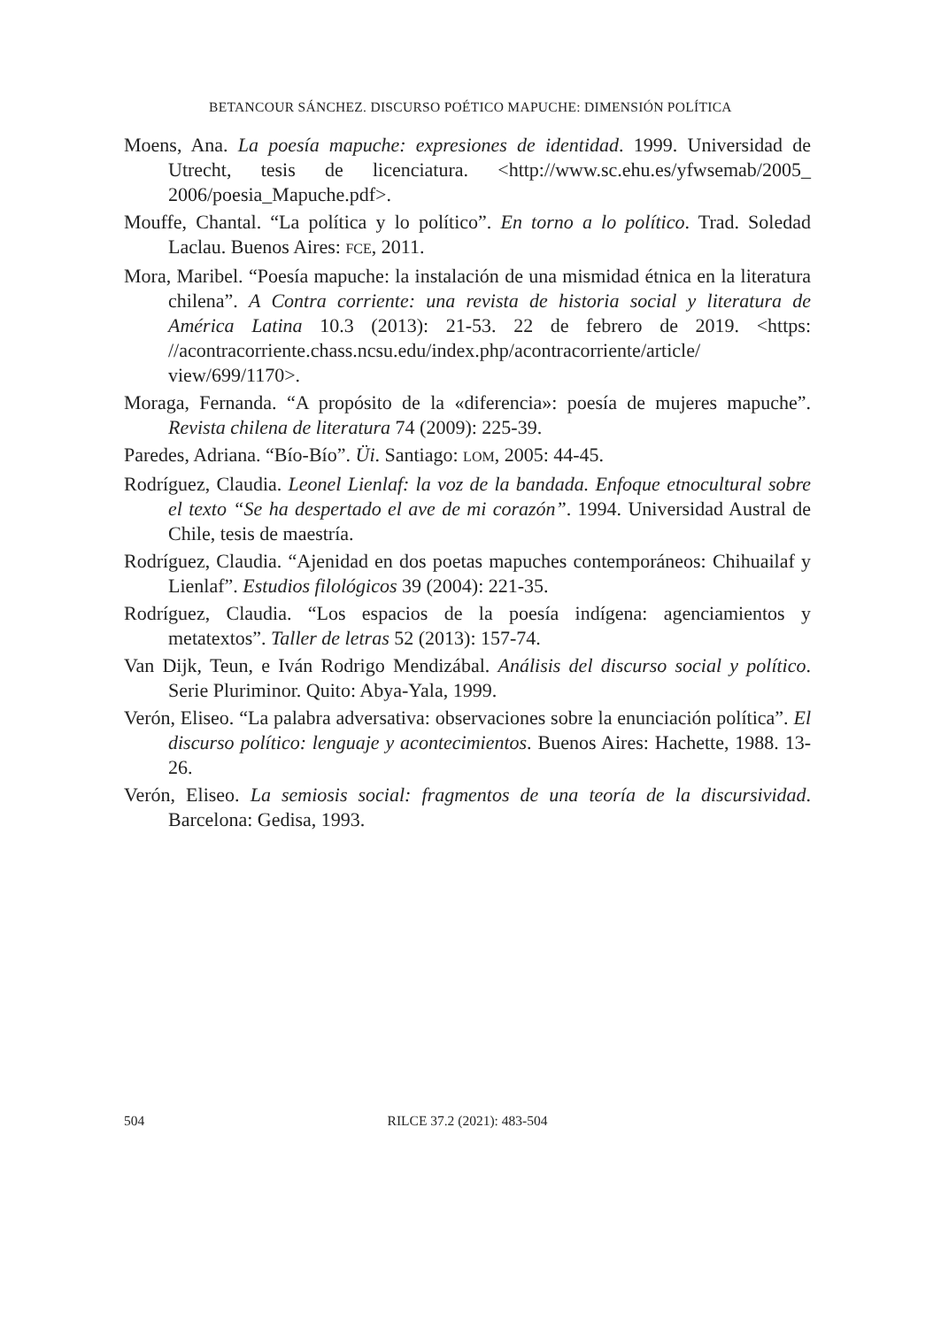BETANCOUR SÁNCHEZ. DISCURSO POÉTICO MAPUCHE: DIMENSIÓN POLÍTICA
Moens, Ana. La poesía mapuche: expresiones de identidad. 1999. Universidad de Utrecht, tesis de licenciatura. <http://www.sc.ehu.es/yfwsemab/2005_ 2006/poesia_Mapuche.pdf>.
Mouffe, Chantal. “La política y lo político”. En torno a lo político. Trad. Soledad Laclau. Buenos Aires: FCE, 2011.
Mora, Maribel. “Poesía mapuche: la instalación de una mismidad étnica en la literatura chilena”. A Contra corriente: una revista de historia social y literatura de América Latina 10.3 (2013): 21-53. 22 de febrero de 2019. <https: //acontracorriente.chass.ncsu.edu/index.php/acontracorriente/article/ view/699/1170>.
Moraga, Fernanda. “A propósito de la «diferencia»: poesía de mujeres mapuche”. Revista chilena de literatura 74 (2009): 225-39.
Paredes, Adriana. “Bío-Bío”. Üi. Santiago: LOM, 2005: 44-45.
Rodríguez, Claudia. Leonel Lienlaf: la voz de la bandada. Enfoque etnocultural sobre el texto “Se ha despertado el ave de mi corazón”. 1994. Universidad Austral de Chile, tesis de maestría.
Rodríguez, Claudia. “Ajenidad en dos poetas mapuches contemporáneos: Chihuailaf y Lienlaf”. Estudios filológicos 39 (2004): 221-35.
Rodríguez, Claudia. “Los espacios de la poesía indígena: agenciamientos y metatextos”. Taller de letras 52 (2013): 157-74.
Van Dijk, Teun, e Iván Rodrigo Mendizábal. Análisis del discurso social y político. Serie Pluriminor. Quito: Abya-Yala, 1999.
Verón, Eliseo. “La palabra adversativa: observaciones sobre la enunciación política”. El discurso político: lenguaje y acontecimientos. Buenos Aires: Hachette, 1988. 13-26.
Verón, Eliseo. La semiosis social: fragmentos de una teoría de la discursividad. Barcelona: Gedisa, 1993.
504 RILCE 37.2 (2021): 483-504